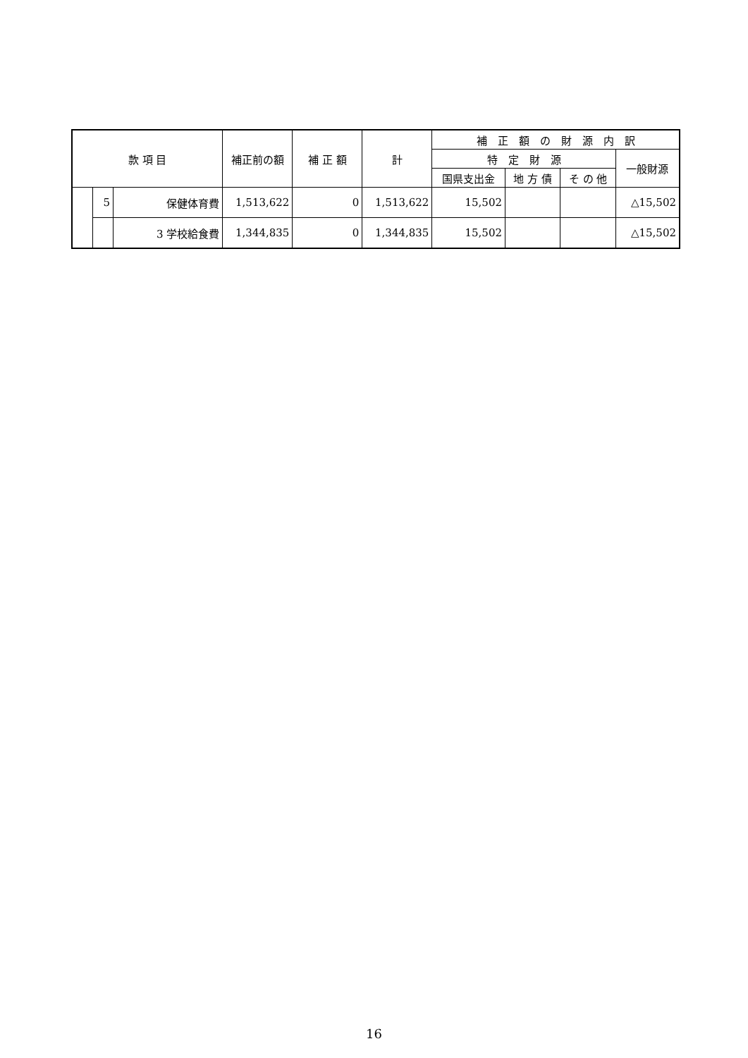| 款 項 目 | | | 補正前の額 | 補 正 額 | 計 | 補 正 額 の 財 源 内 訳 | | | |
| --- | --- | --- | --- | --- | --- | --- | --- | --- | --- |
| | | | | | | 特 定 財 源 | | | 一般財源 |
| | | | | | | 国県支出金 | 地 方 債 | そ の 他 | |
| | 5 | 保健体育費 | 1,513,622 | 0 | 1,513,622 | 15,502 | | | △15,502 |
| | | 3 学校給食費 | 1,344,835 | 0 | 1,344,835 | 15,502 | | | △15,502 |
16